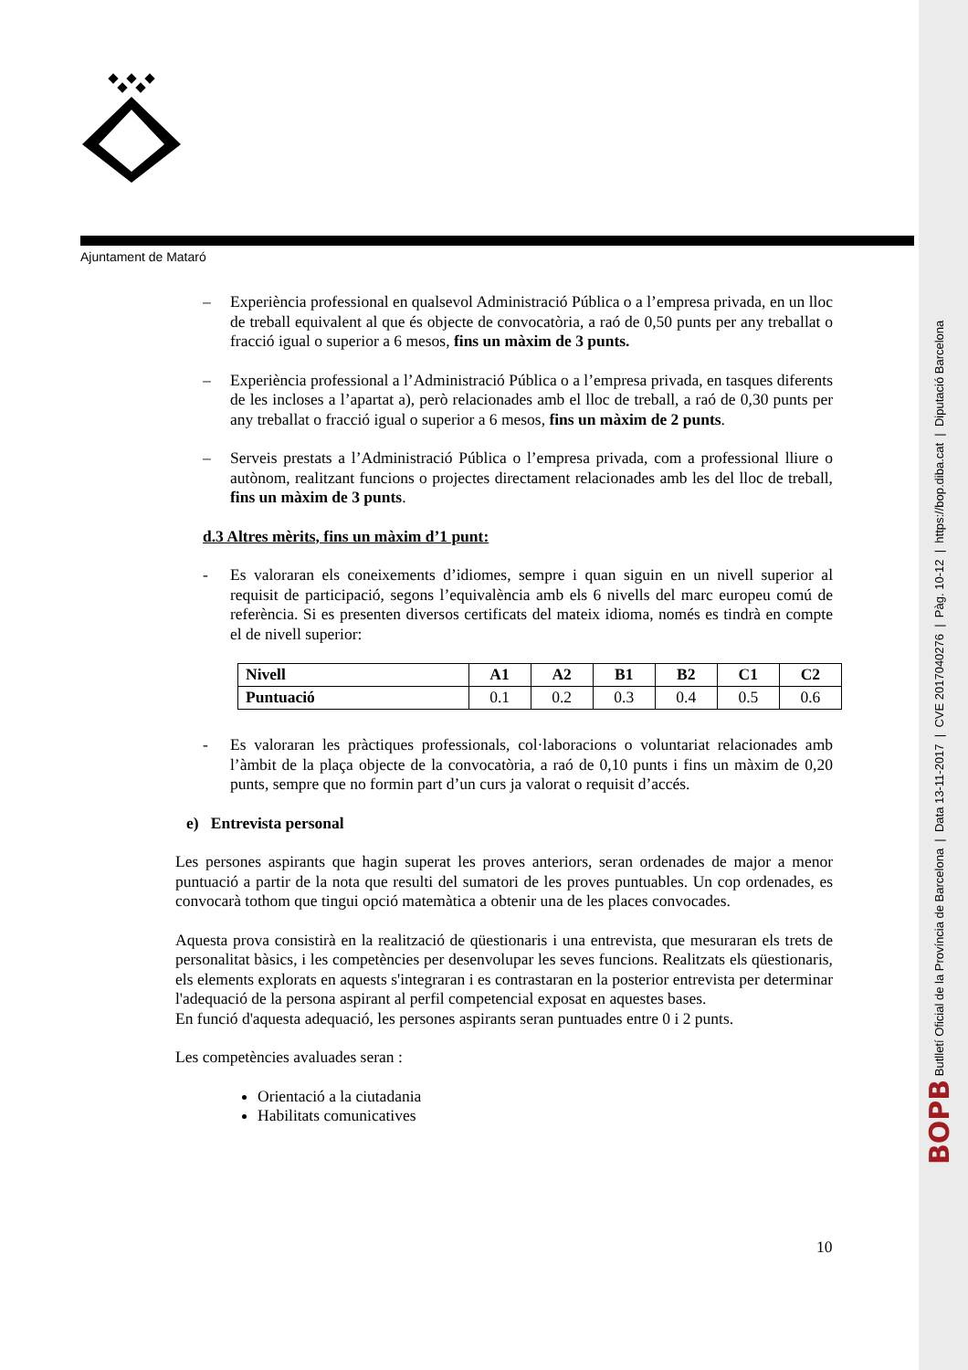Ajuntament de Mataró
– Experiència professional en qualsevol Administració Pública o a l’empresa privada, en un lloc de treball equivalent al que és objecte de convocatòria, a raó de 0,50 punts per any treballat o fracció igual o superior a 6 mesos, fins un màxim de 3 punts.
– Experiència professional a l’Administració Pública o a l’empresa privada, en tasques diferents de les incloses a l’apartat a), però relacionades amb el lloc de treball, a raó de 0,30 punts per any treballat o fracció igual o superior a 6 mesos, fins un màxim de 2 punts.
– Serveis prestats a l’Administració Pública o l’empresa privada, com a professional lliure o autònom, realitzant funcions o projectes directament relacionades amb les del lloc de treball, fins un màxim de 3 punts.
d.3 Altres mèrits, fins un màxim d’1 punt:
- Es valoraran els coneixements d’idiomes, sempre i quan siguin en un nivell superior al requisit de participació, segons l’equivalència amb els 6 nivells del marc europeu comú de referència. Si es presenten diversos certificats del mateix idioma, només es tindrà en compte el de nivell superior:
| Nivell | A1 | A2 | B1 | B2 | C1 | C2 |
| --- | --- | --- | --- | --- | --- | --- |
| Puntuació | 0.1 | 0.2 | 0.3 | 0.4 | 0.5 | 0.6 |
- Es valoraran les pràctiques professionals, col·laboracions o voluntariat relacionades amb l’àmbit de la plaça objecte de la convocatòria, a raó de 0,10 punts i fins un màxim de 0,20 punts, sempre que no formin part d’un curs ja valorat o requisit d’accés.
e) Entrevista personal
Les persones aspirants que hagin superat les proves anteriors, seran ordenades de major a menor puntuació a partir de la nota que resulti del sumatori de les proves puntuables. Un cop ordenades, es convocarà tothom que tingui opció matemàtica a obtenir una de les places convocades.
Aquesta prova consistirà en la realització de qüestionaris i una entrevista, que mesuraran els trets de personalitat bàsics, i les competències per desenvolupar les seves funcions. Realitzats els qüestionaris, els elements explorats en aquests s'integraran i es contrastaran en la posterior entrevista per determinar l'adequació de la persona aspirant al perfil competencial exposat en aquestes bases.
En funció d'aquesta adequació, les persones aspirants seran puntuades entre 0 i 2 punts.
Les competències avaluades seran :
Orientació a la ciutadania
Habilitats comunicatives
10
BOPB Butlletí Oficial de la Província de Barcelona | Data 13-11-2017 | CVE 2017040276 | Pàg. 10-12 | https://bop.diba.cat | Diputació Barcelona